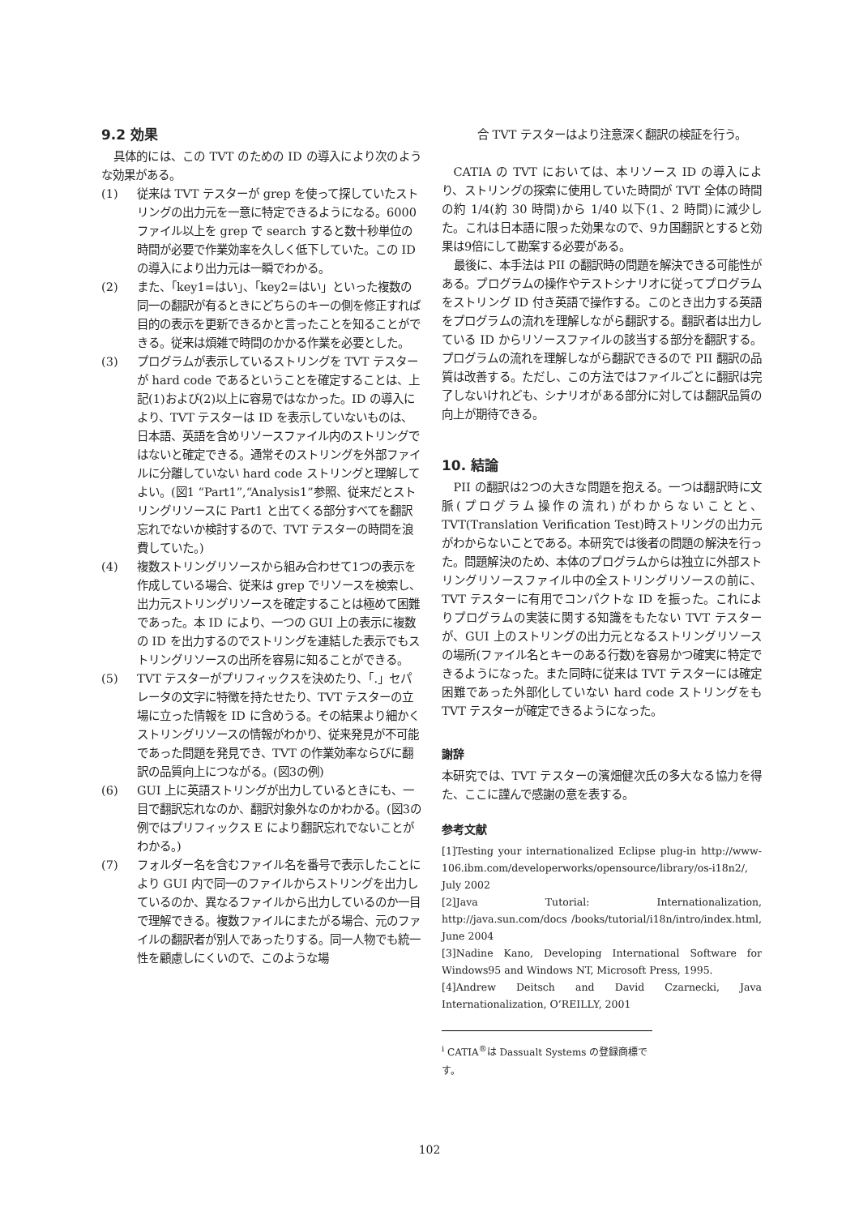9.2 効果
具体的には、この TVT のための ID の導入により次のような効果がある。
(1) 従来は TVT テスターが grep を使って探していたストリングの出力元を一意に特定できるようになる。6000 ファイル以上を grep で search すると数十秒単位の時間が必要で作業効率を久しく低下していた。この ID の導入により出力元は一瞬でわかる。
(2) また、「key1=はい」、「key2=はい」といった複数の同一の翻訳が有るときにどちらのキーの側を修正すれば目的の表示を更新できるかと言ったことを知ることができる。従来は煩雑で時間のかかる作業を必要とした。
(3) プログラムが表示しているストリングを TVT テスターが hard code であるということを確定することは、上記(1)および(2)以上に容易ではなかった。ID の導入により、TVT テスターは ID を表示していないものは、日本語、英語を含めリソースファイル内のストリングではないと確定できる。通常そのストリングを外部ファイルに分離していない hard code ストリングと理解してよい。(図1 “Part1”,“Analysis1”参照、従来だとストリングリソースに Part1 と出てくる部分すべてを翻訳忘れでないか検討するので、TVT テスターの時間を浪費していた。)
(4) 複数ストリングリソースから組み合わせて1つの表示を作成している場合、従来は grep でリソースを検索し、出力元ストリングリソースを確定することは極めて困難であった。本 ID により、一つの GUI 上の表示に複数の ID を出力するのでストリングを連結した表示でもストリングリソースの出所を容易に知ることができる。
(5) TVT テスターがプリフィックスを決めたり、「.」セパレータの文字に特徴を持たせたり、TVT テスターの立場に立った情報を ID に含めうる。その結果より細かくストリングリソースの情報がわかり、従来発見が不可能であった問題を発見でき、TVT の作業効率ならびに翻訳の品質向上につながる。(図3の例)
(6) GUI 上に英語ストリングが出力しているときにも、一目で翻訳忘れなのか、翻訳対象外なのかわかる。(図3の例ではプリフィックス E により翻訳忘れでないことがわかる。)
(7) フォルダー名を含むファイル名を番号で表示したことにより GUI 内で同一のファイルからストリングを出力しているのか、異なるファイルから出力しているのか一目で理解できる。複数ファイルにまたがる場合、元のファイルの翻訳者が別人であったりする。同一人物でも統一性を顧慮しにくいので、このような場
合 TVT テスターはより注意深く翻訳の検証を行う。
CATIA の TVT においては、本リソース ID の導入により、ストリングの探索に使用していた時間が TVT 全体の時間の約 1/4(約 30 時間)から 1/40 以下(1、2 時間)に減少した。これは日本語に限った効果なので、9カ国翻訳とすると効果は9倍にして勘案する必要がある。
最後に、本手法は PII の翻訳時の問題を解決できる可能性がある。プログラムの操作やテストシナリオに従ってプログラムをストリング ID 付き英語で操作する。このとき出力する英語をプログラムの流れを理解しながら翻訳する。翻訳者は出力している ID からリソースファイルの該当する部分を翻訳する。プログラムの流れを理解しながら翻訳できるので PII 翻訳の品質は改善する。ただし、この方法ではファイルごとに翻訳は完了しないけれども、シナリオがある部分に対しては翻訳品質の向上が期待できる。
10. 結論
PII の翻訳は2つの大きな問題を抱える。一つは翻訳時に文脈(プログラム操作の流れ)がわからないことと、TVT(Translation Verification Test)時ストリングの出力元がわからないことである。本研究では後者の問題の解決を行った。問題解決のため、本体のプログラムからは独立に外部ストリングリソースファイル中の全ストリングリソースの前に、TVT テスターに有用でコンパクトな ID を振った。これによりプログラムの実装に関する知識をもたない TVT テスターが、GUI 上のストリングの出力元となるストリングリソースの場所(ファイル名とキーのある行数)を容易かつ確実に特定できるようになった。また同時に従来は TVT テスターには確定困難であった外部化していない hard code ストリングをも TVT テスターが確定できるようになった。
謝辞
本研究では、TVT テスターの濱畑健次氏の多大なる協力を得た、ここに謹んで感謝の意を表する。
参考文献
[1]Testing your internationalized Eclipse plug-in http://www-106.ibm.com/developerworks/opensource/library/os-i18n2/, July 2002
[2]Java Tutorial: Internationalization, http://java.sun.com/docs /books/tutorial/i18n/intro/index.html, June 2004
[3]Nadine Kano, Developing International Software for Windows95 and Windows NT, Microsoft Press, 1995.
[4]Andrew Deitsch and David Czarnecki, Java Internationalization, O’REILLY, 2001
<sup>i</sup> CATIA<sup>®</sup>は Dassualt Systems の登録商標です。
102